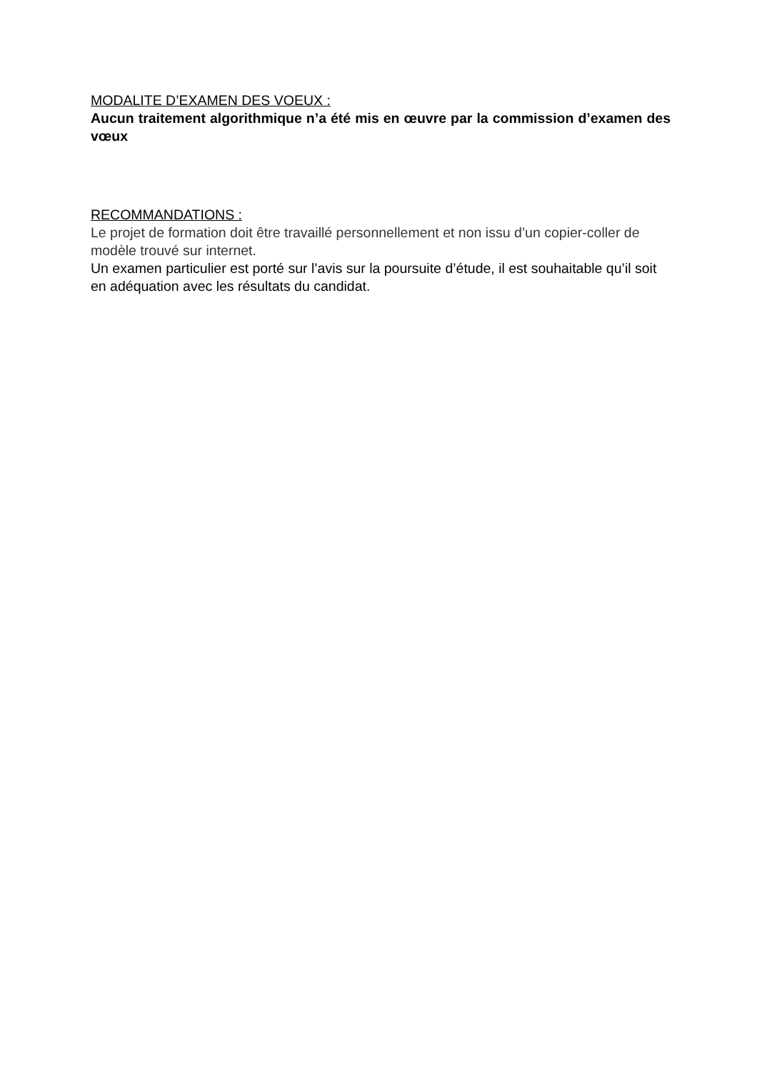MODALITE D’EXAMEN DES VOEUX :
Aucun traitement algorithmique n’a été mis en œuvre par la commission d’examen des vœux
RECOMMANDATIONS :
Le projet de formation doit être travaillé personnellement et non issu d’un copier-coller de modèle trouvé sur internet.
Un examen particulier est porté sur l’avis sur la poursuite d’étude, il est souhaitable qu’il soit en adéquation avec les résultats du candidat.